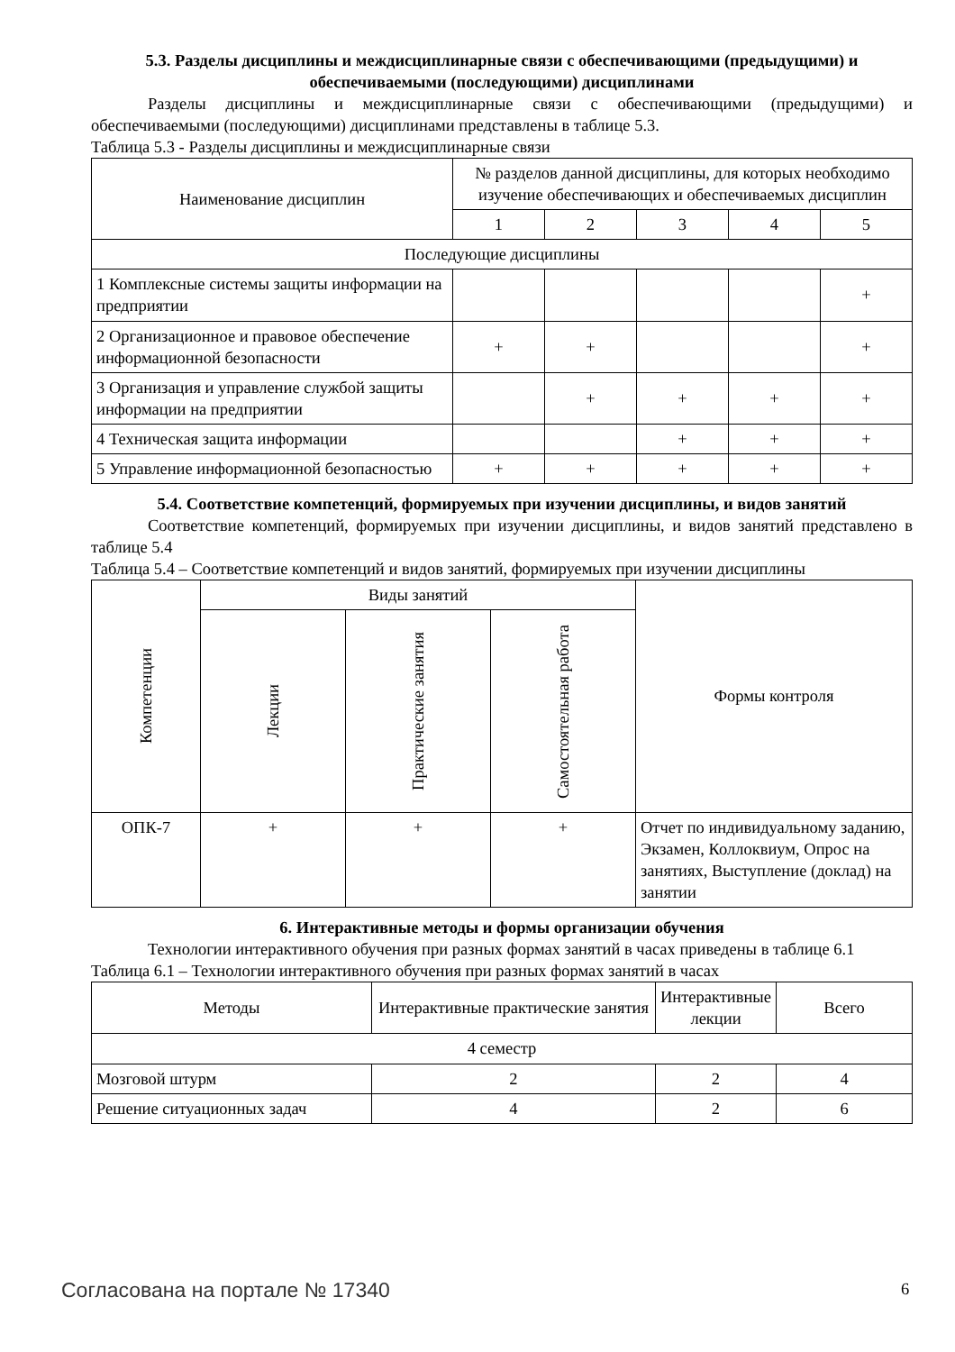5.3. Разделы дисциплины и междисциплинарные связи с обеспечивающими (предыдущими) и обеспечиваемыми (последующими) дисциплинами
Разделы дисциплины и междисциплинарные связи с обеспечивающими (предыдущими) и обеспечиваемыми (последующими) дисциплинами представлены в таблице 5.3.
Таблица 5.3 - Разделы дисциплины и междисциплинарные связи
| Наименование дисциплин | № разделов данной дисциплины, для которых необходимо изучение обеспечивающих и обеспечиваемых дисциплин | | | | |
| --- | --- | --- | --- | --- | --- |
| | 1 | 2 | 3 | 4 | 5 |
| Последующие дисциплины | | | | | |
| 1 Комплексные системы защиты информации на предприятии | | | | | + |
| 2 Организационное и правовое обеспечение информационной безопасности | + | + | | | + |
| 3 Организация и управление службой защиты информации на предприятии | | + | + | + | + |
| 4 Техническая защита информации | | | + | + | + |
| 5 Управление информационной безопасностью | + | + | + | + | + |
5.4. Соответствие компетенций, формируемых при изучении дисциплины, и видов занятий
Соответствие компетенций, формируемых при изучении дисциплины, и видов занятий представлено в таблице 5.4
Таблица 5.4 – Соответствие компетенций и видов занятий, формируемых при изучении дисциплины
| Компетенции | Виды занятий | | | Формы контроля |
| --- | --- | --- | --- | --- |
| | Лекции | Практические занятия | Самостоятельная работа | |
| ОПК-7 | + | + | + | Отчет по индивидуальному заданию, Экзамен, Коллоквиум, Опрос на занятиях, Выступление (доклад) на занятии |
6. Интерактивные методы и формы организации обучения
Технологии интерактивного обучения при разных формах занятий в часах приведены в таблице 6.1
Таблица 6.1 – Технологии интерактивного обучения при разных формах занятий в часах
| Методы | Интерактивные практические занятия | Интерактивные лекции | Всего |
| --- | --- | --- | --- |
| 4 семестр | | | |
| Мозговой штурм | 2 | 2 | 4 |
| Решение ситуационных задач | 4 | 2 | 6 |
Согласована на портале № 17340 6